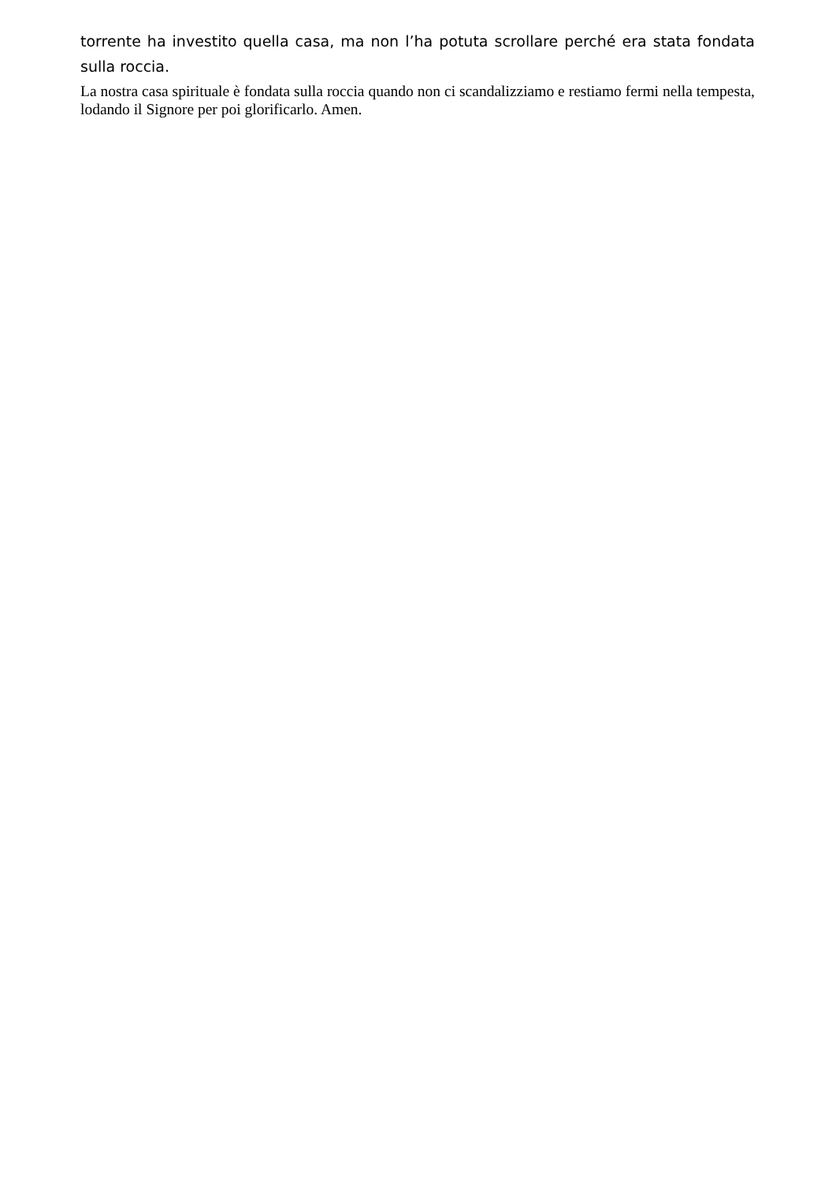torrente ha investito quella casa, ma non l’ha potuta scrollare perché era stata fondata sulla roccia.
La nostra casa spirituale è fondata sulla roccia quando non ci scandalizziamo e restiamo fermi nella tempesta, lodando il Signore per poi glorificarlo. Amen.